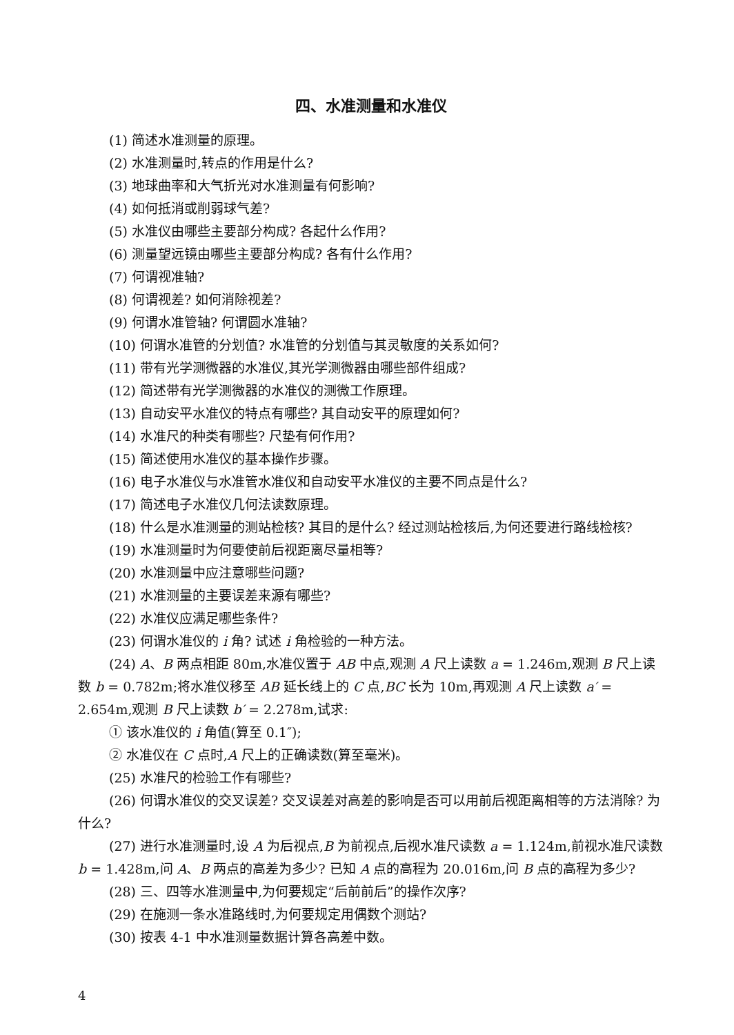四、水准测量和水准仪
(1) 简述水准测量的原理。
(2) 水准测量时,转点的作用是什么?
(3) 地球曲率和大气折光对水准测量有何影响?
(4) 如何抵消或削弱球气差?
(5) 水准仪由哪些主要部分构成? 各起什么作用?
(6) 测量望远镜由哪些主要部分构成? 各有什么作用?
(7) 何谓视准轴?
(8) 何谓视差? 如何消除视差?
(9) 何谓水准管轴? 何谓圆水准轴?
(10) 何谓水准管的分划值? 水准管的分划值与其灵敏度的关系如何?
(11) 带有光学测微器的水准仪,其光学测微器由哪些部件组成?
(12) 简述带有光学测微器的水准仪的测微工作原理。
(13) 自动安平水准仪的特点有哪些? 其自动安平的原理如何?
(14) 水准尺的种类有哪些? 尺垫有何作用?
(15) 简述使用水准仪的基本操作步骤。
(16) 电子水准仪与水准管水准仪和自动安平水准仪的主要不同点是什么?
(17) 简述电子水准仪几何法读数原理。
(18) 什么是水准测量的测站检核? 其目的是什么? 经过测站检核后,为何还要进行路线检核?
(19) 水准测量时为何要使前后视距离尽量相等?
(20) 水准测量中应注意哪些问题?
(21) 水准测量的主要误差来源有哪些?
(22) 水准仪应满足哪些条件?
(23) 何谓水准仪的 i 角? 试述 i 角检验的一种方法。
(24) A、B 两点相距 80m,水准仪置于 AB 中点,观测 A 尺上读数 a = 1.246m,观测 B 尺上读数 b = 0.782m;将水准仪移至 AB 延长线上的 C 点,BC 长为 10m,再观测 A 尺上读数 a′ = 2.654m,观测 B 尺上读数 b′ = 2.278m,试求:
① 该水准仪的 i 角值(算至 0.1″);
② 水准仪在 C 点时,A 尺上的正确读数(算至毫米)。
(25) 水准尺的检验工作有哪些?
(26) 何谓水准仪的交叉误差? 交叉误差对高差的影响是否可以用前后视距离相等的方法消除? 为什么?
(27) 进行水准测量时,设 A 为后视点,B 为前视点,后视水准尺读数 a = 1.124m,前视水准尺读数 b = 1.428m,问 A、B 两点的高差为多少? 已知 A 点的高程为 20.016m,问 B 点的高程为多少?
(28) 三、四等水准测量中,为何要规定“后前前后”的操作次序?
(29) 在施测一条水准路线时,为何要规定用偶数个测站?
(30) 按表 4-1 中水准测量数据计算各高差中数。
4